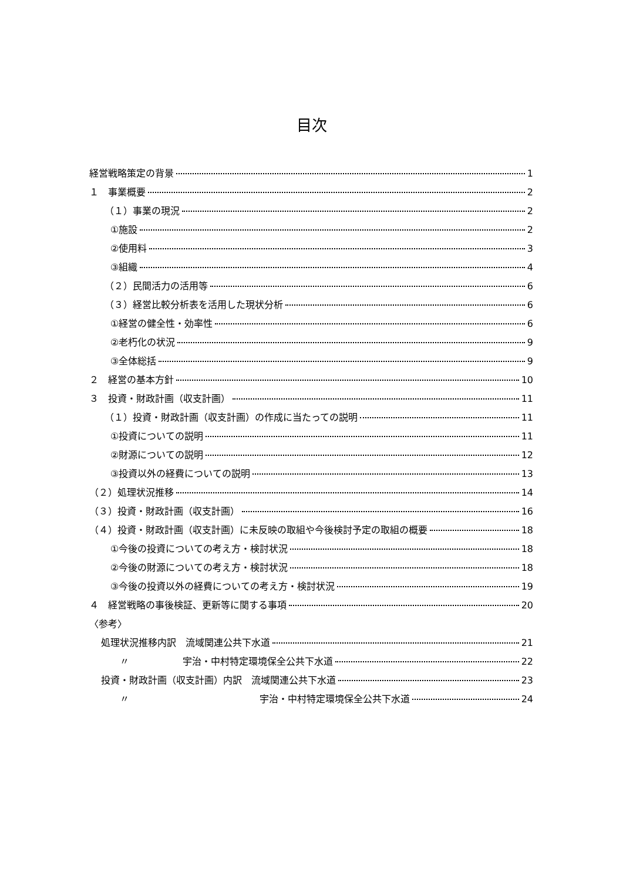目次
経営戦略策定の背景 1
１　事業概要 2
（１）事業の現況 2
①施設 2
②使用料 3
③組織 4
（２）民間活力の活用等 6
（３）経営比較分析表を活用した現状分析 6
①経営の健全性・効率性 6
②老朽化の状況 9
③全体総括 9
２　経営の基本方針 10
３　投資・財政計画（収支計画） 11
（１）投資・財政計画（収支計画）の作成に当たっての説明 11
①投資についての説明 11
②財源についての説明 12
③投資以外の経費についての説明 13
（２）処理状況推移 14
（３）投資・財政計画（収支計画） 16
（４）投資・財政計画（収支計画）に未反映の取組や今後検討予定の取組の概要 18
①今後の投資についての考え方・検討状況 18
②今後の財源についての考え方・検討状況 18
③今後の投資以外の経費についての考え方・検討状況 19
４　経営戦略の事後検証、更新等に関する事項 20
〈参考〉
処理状況推移内訳　流域関連公共下水道 21
　　〃 宇治・中村特定環境保全公共下水道 22
投資・財政計画（収支計画）内訳　流域関連公共下水道 23
　　〃 宇治・中村特定環境保全公共下水道 24